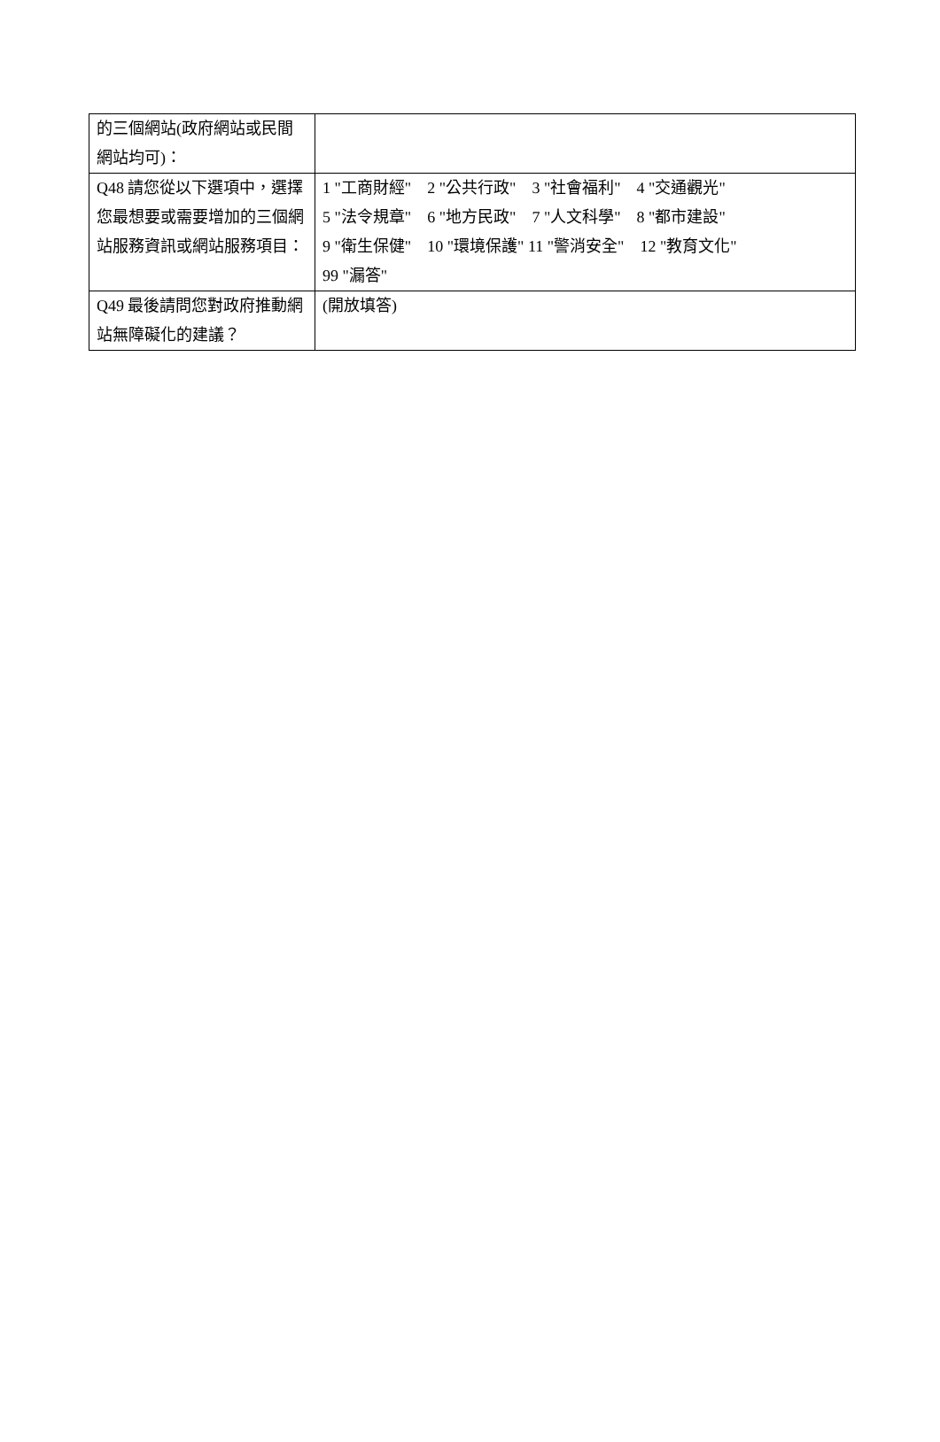| 的三個網站(政府網站或民間網站均可)： | |
| Q48 請您從以下選項中，選擇您最想要或需要增加的三個網站服務資訊或網站服務項目： | 1 "工商財經" 2 "公共行政" 3 "社會福利" 4 "交通觀光" 5 "法令規章" 6 "地方民政" 7 "人文科學" 8 "都市建設" 9 "衛生保健" 10 "環境保護" 11 "警消安全" 12 "教育文化" 99 "漏答" |
| Q49 最後請問您對政府推動網站無障礙化的建議？ | (開放填答) |